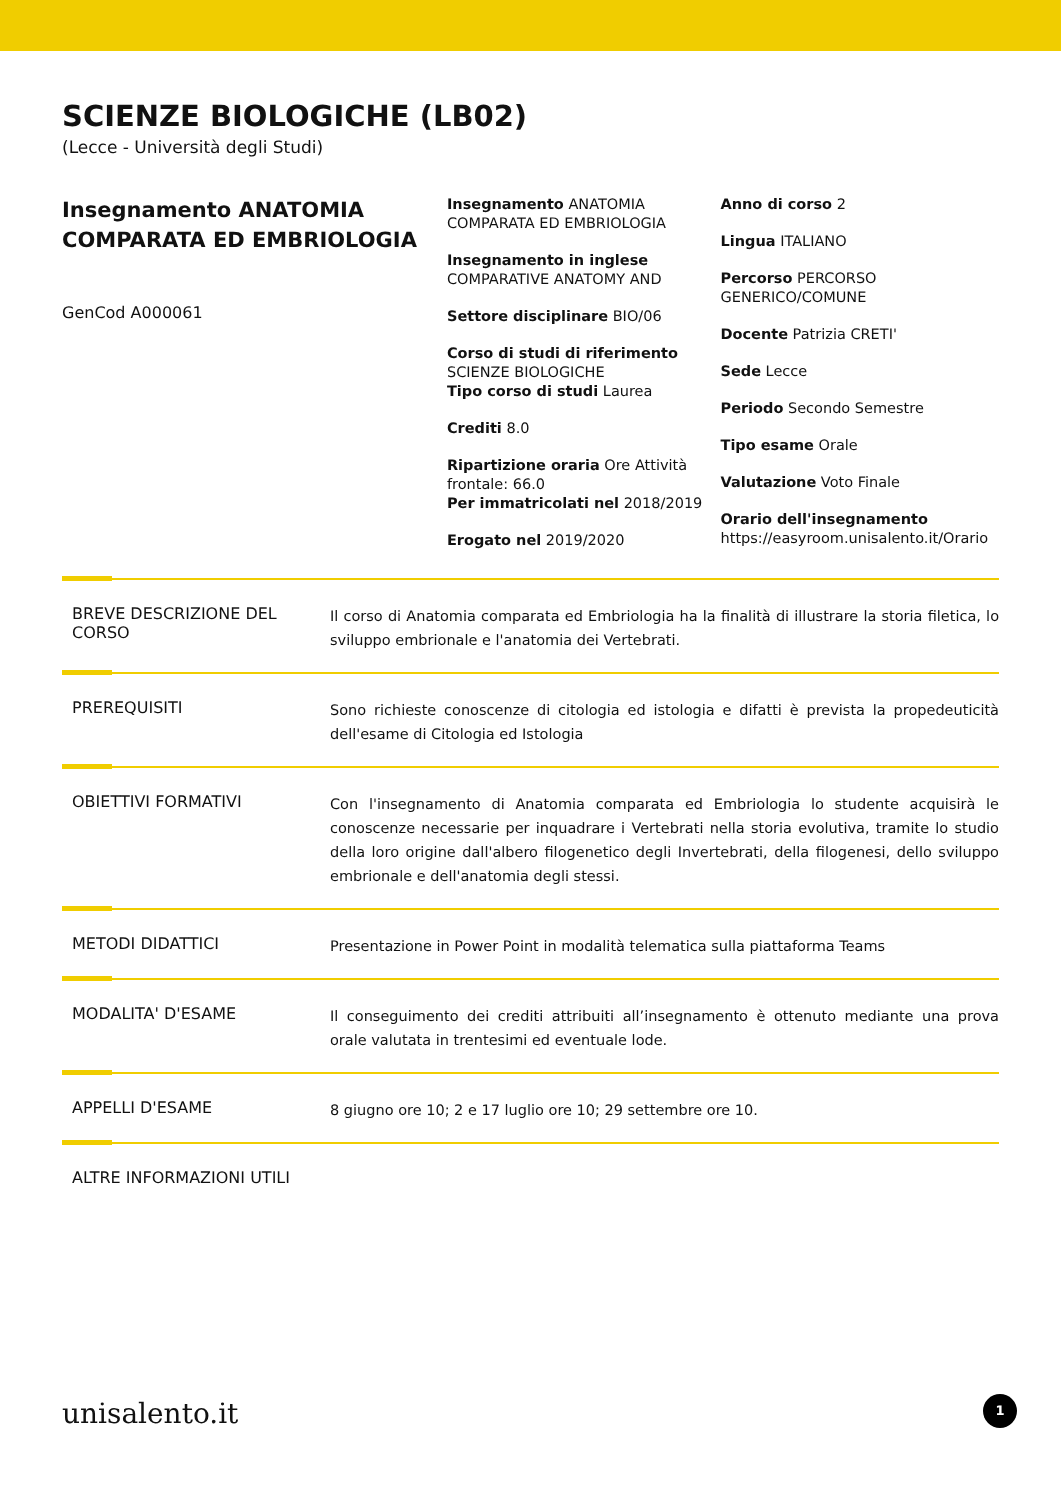SCIENZE BIOLOGICHE (LB02)
(Lecce - Università degli Studi)
Insegnamento ANATOMIA COMPARATA ED EMBRIOLOGIA
GenCod A000061
Insegnamento ANATOMIA COMPARATA ED EMBRIOLOGIA
Insegnamento in inglese COMPARATIVE ANATOMY AND
Settore disciplinare BIO/06
Corso di studi di riferimento SCIENZE BIOLOGICHE
Tipo corso di studi Laurea
Crediti 8.0
Ripartizione oraria Ore Attività frontale: 66.0
Per immatricolati nel 2018/2019
Erogato nel 2019/2020
Anno di corso 2
Lingua ITALIANO
Percorso PERCORSO GENERICO/COMUNE
Docente Patrizia CRETI'
Sede Lecce
Periodo Secondo Semestre
Tipo esame Orale
Valutazione Voto Finale
Orario dell'insegnamento https://easyroom.unisalento.it/Orario
BREVE DESCRIZIONE DEL CORSO
Il corso di Anatomia comparata ed Embriologia ha la finalità di illustrare la storia filetica, lo sviluppo embrionale e l'anatomia dei Vertebrati.
PREREQUISITI
Sono richieste conoscenze di citologia ed istologia e difatti è prevista la propedeuticità dell'esame di Citologia ed Istologia
OBIETTIVI FORMATIVI
Con l'insegnamento di Anatomia comparata ed Embriologia lo studente acquisirà le conoscenze necessarie per inquadrare i Vertebrati nella storia evolutiva, tramite lo studio della loro origine dall'albero filogenetico degli Invertebrati, della filogenesi, dello sviluppo embrionale e dell'anatomia degli stessi.
METODI DIDATTICI
Presentazione in Power Point in modalità telematica sulla piattaforma Teams
MODALITA' D'ESAME
Il conseguimento dei crediti attribuiti all’insegnamento è ottenuto mediante una prova orale valutata in trentesimi ed eventuale lode.
APPELLI D'ESAME
8 giugno ore 10; 2 e 17 luglio ore 10; 29 settembre ore 10.
ALTRE INFORMAZIONI UTILI
unisalento.it 1